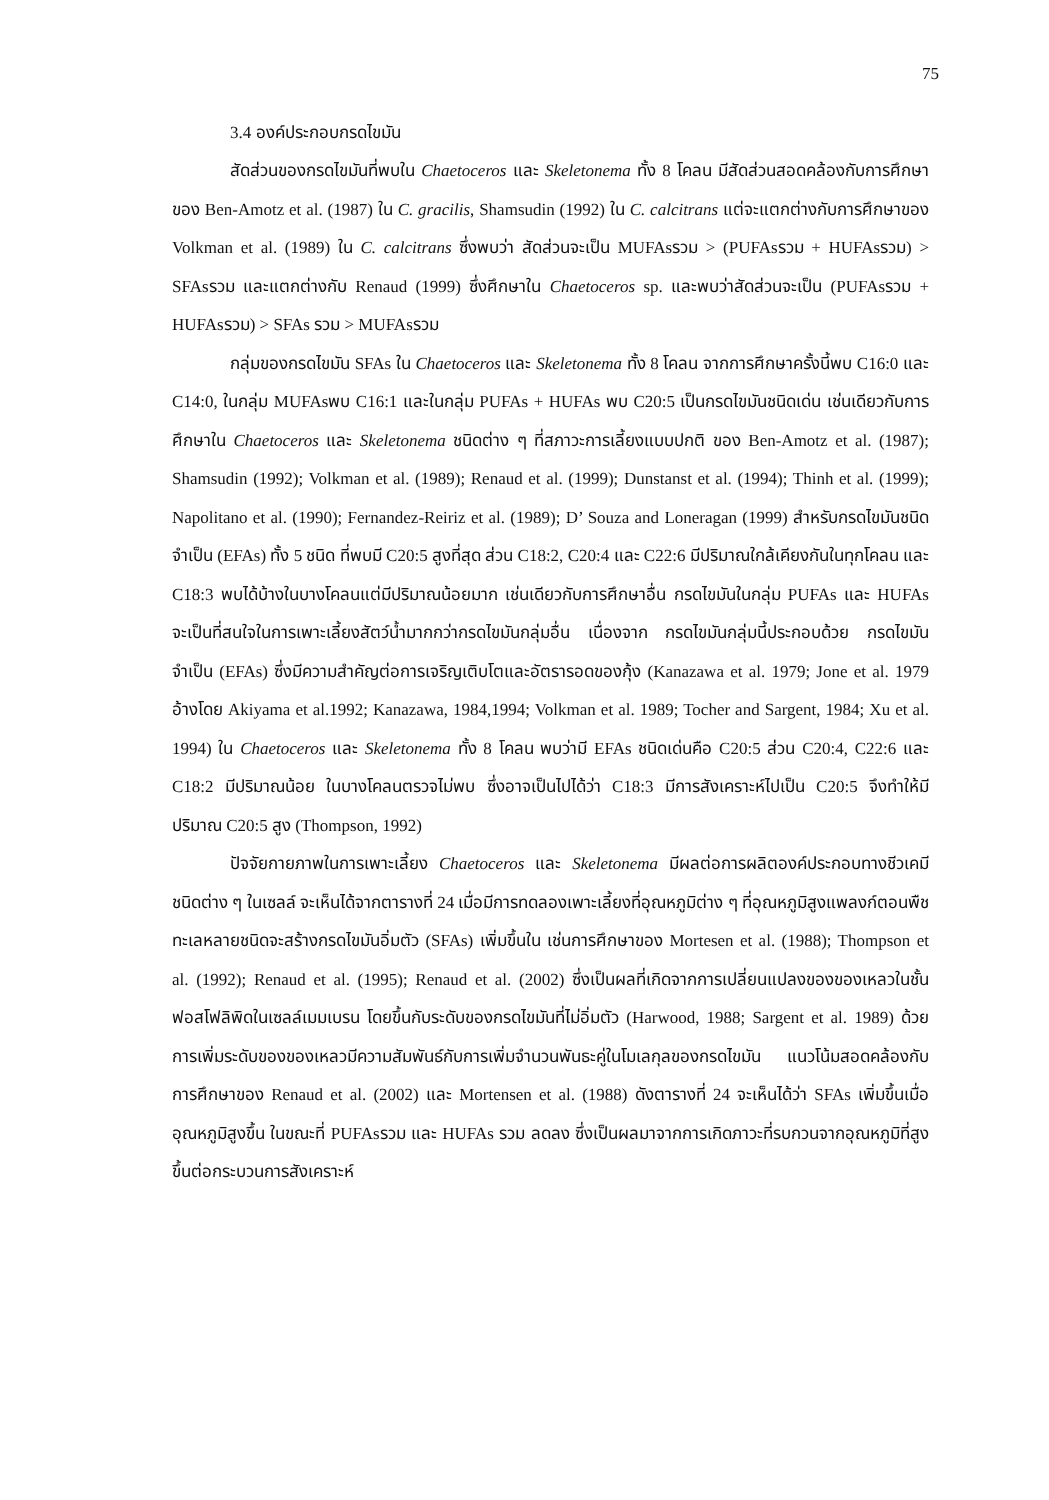75
3.4 องค์ประกอบกรดไขมัน
สัดส่วนของกรดไขมันที่พบใน Chaetoceros และ Skeletonema ทั้ง 8 โคลน มีสัดส่วนสอดคล้องกับการศึกษาของ Ben-Amotz et al. (1987) ใน C. gracilis, Shamsudin (1992) ใน C. calcitrans แต่จะแตกต่างกับการศึกษาของ Volkman et al. (1989) ใน C. calcitrans ซึ่งพบว่า สัดส่วนจะเป็น MUFAsรวม > (PUFAsรวม + HUFAsรวม) > SFAsรวม และแตกต่างกับ Renaud (1999) ซึ่งศึกษาใน Chaetoceros sp. และพบว่าสัดส่วนจะเป็น (PUFAsรวม + HUFAsรวม) > SFAs รวม > MUFAsรวม
กลุ่มของกรดไขมัน SFAs ใน Chaetoceros และ Skeletonema ทั้ง 8 โคลน จากการศึกษาครั้งนี้พบ C16:0 และ C14:0, ในกลุ่ม MUFAsพบ C16:1 และในกลุ่ม PUFAs + HUFAs พบ C20:5 เป็นกรดไขมันชนิดเด่น เช่นเดียวกับการศึกษาใน Chaetoceros และ Skeletonema ชนิดต่าง ๆ ที่สภาวะการเลี้ยงแบบปกติ ของ Ben-Amotz et al. (1987); Shamsudin (1992); Volkman et al. (1989); Renaud et al. (1999); Dunstanst et al. (1994); Thinh et al. (1999); Napolitano et al. (1990); Fernandez-Reiriz et al. (1989); D’ Souza and Loneragan (1999) สำหรับกรดไขมันชนิดจำเป็น (EFAs) ทั้ง 5 ชนิด ที่พบมี C20:5 สูงที่สุด ส่วน C18:2, C20:4 และ C22:6 มีปริมาณใกล้เคียงกันในทุกโคลน และ C18:3 พบได้บ้างในบางโคลนแต่มีปริมาณน้อยมาก เช่นเดียวกับการศึกษาอื่น กรดไขมันในกลุ่ม PUFAs และ HUFAs จะเป็นที่สนใจในการเพาะเลี้ยงสัตว์น้ำมากกว่ากรดไขมันกลุ่มอื่น เนื่องจาก กรดไขมันกลุ่มนี้ประกอบด้วย กรดไขมันจำเป็น (EFAs) ซึ่งมีความสำคัญต่อการเจริญเติบโตและอัตรารอดของกุ้ง (Kanazawa et al. 1979; Jone et al. 1979 อ้างโดย Akiyama et al.1992; Kanazawa, 1984,1994; Volkman et al. 1989; Tocher and Sargent, 1984; Xu et al. 1994) ใน Chaetoceros และ Skeletonema ทั้ง 8 โคลน พบว่ามี EFAs ชนิดเด่นคือ C20:5 ส่วน C20:4, C22:6 และ C18:2 มีปริมาณน้อย ในบางโคลนตรวจไม่พบ ซึ่งอาจเป็นไปได้ว่า C18:3 มีการสังเคราะห์ไปเป็น C20:5 จึงทำให้มีปริมาณ C20:5 สูง (Thompson, 1992)
ปัจจัยกายภาพในการเพาะเลี้ยง Chaetoceros และ Skeletonema มีผลต่อการผลิตองค์ประกอบทางชีวเคมีชนิดต่าง ๆ ในเซลล์ จะเห็นได้จากตารางที่ 24 เมื่อมีการทดลองเพาะเลี้ยงที่อุณหภูมิต่าง ๆ ที่อุณหภูมิสูงแพลงก์ตอนพืชทะเลหลายชนิดจะสร้างกรดไขมันอิ่มตัว (SFAs) เพิ่มขึ้นใน เช่นการศึกษาของ Mortesen et al. (1988); Thompson et al. (1992); Renaud et al. (1995); Renaud et al. (2002) ซึ่งเป็นผลที่เกิดจากการเปลี่ยนแปลงของของเหลวในชั้นฟอสโฟลิพิดในเซลล์เมมเบรน โดยขึ้นกับระดับของกรดไขมันที่ไม่อิ่มตัว (Harwood, 1988; Sargent et al. 1989) ด้วยการเพิ่มระดับของของเหลวมีความสัมพันธ์กับการเพิ่มจำนวนพันธะคู่ในโมเลกุลของกรดไขมัน แนวโน้มสอดคล้องกับการศึกษาของ Renaud et al. (2002) และ Mortensen et al. (1988) ดังตารางที่ 24 จะเห็นได้ว่า SFAs เพิ่มขึ้นเมื่ออุณหภูมิสูงขึ้น ในขณะที่ PUFAsรวม และ HUFAs รวม ลดลง ซึ่งเป็นผลมาจากการเกิดภาวะที่รบกวนจากอุณหภูมิที่สูงขึ้นต่อกระบวนการสังเคราะห์